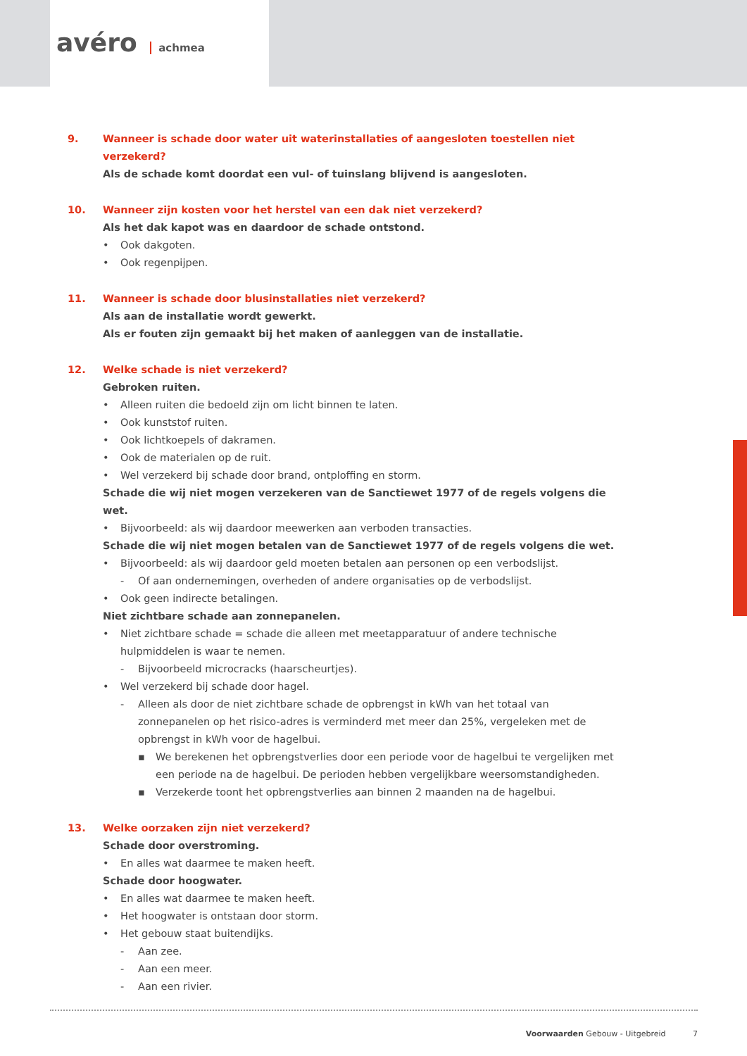avéro achmea
9. Wanneer is schade door water uit waterinstallaties of aangesloten toestellen niet verzekerd?
Als de schade komt doordat een vul- of tuinslang blijvend is aangesloten.
10. Wanneer zijn kosten voor het herstel van een dak niet verzekerd?
Als het dak kapot was en daardoor de schade ontstond.
• Ook dakgoten.
• Ook regenpijpen.
11. Wanneer is schade door blusinstallaties niet verzekerd?
Als aan de installatie wordt gewerkt.
Als er fouten zijn gemaakt bij het maken of aanleggen van de installatie.
12. Welke schade is niet verzekerd?
Gebroken ruiten.
• Alleen ruiten die bedoeld zijn om licht binnen te laten.
• Ook kunststof ruiten.
• Ook lichtkoepels of dakramen.
• Ook de materialen op de ruit.
• Wel verzekerd bij schade door brand, ontploffing en storm.
Schade die wij niet mogen verzekeren van de Sanctiewet 1977 of de regels volgens die wet.
• Bijvoorbeeld: als wij daardoor meewerken aan verboden transacties.
Schade die wij niet mogen betalen van de Sanctiewet 1977 of de regels volgens die wet.
• Bijvoorbeeld: als wij daardoor geld moeten betalen aan personen op een verbodslijst.
- Of aan ondernemingen, overheden of andere organisaties op de verbodslijst.
• Ook geen indirecte betalingen.
Niet zichtbare schade aan zonnepanelen.
• Niet zichtbare schade = schade die alleen met meetapparatuur of andere technische hulpmiddelen is waar te nemen.
- Bijvoorbeeld microcracks (haarscheurtjes).
• Wel verzekerd bij schade door hagel.
- Alleen als door de niet zichtbare schade de opbrengst in kWh van het totaal van zonnepanelen op het risico-adres is verminderd met meer dan 25%, vergeleken met de opbrengst in kWh voor de hagelbui.
▪ We berekenen het opbrengstverlies door een periode voor de hagelbui te vergelijken met een periode na de hagelbui. De perioden hebben vergelijkbare weersomstandigheden.
▪ Verzekerde toont het opbrengstverlies aan binnen 2 maanden na de hagelbui.
13. Welke oorzaken zijn niet verzekerd?
Schade door overstroming.
• En alles wat daarmee te maken heeft.
Schade door hoogwater.
• En alles wat daarmee te maken heeft.
• Het hoogwater is ontstaan door storm.
• Het gebouw staat buitendijks.
- Aan zee.
- Aan een meer.
- Aan een rivier.
Voorwaarden Gebouw - Uitgebreid 7